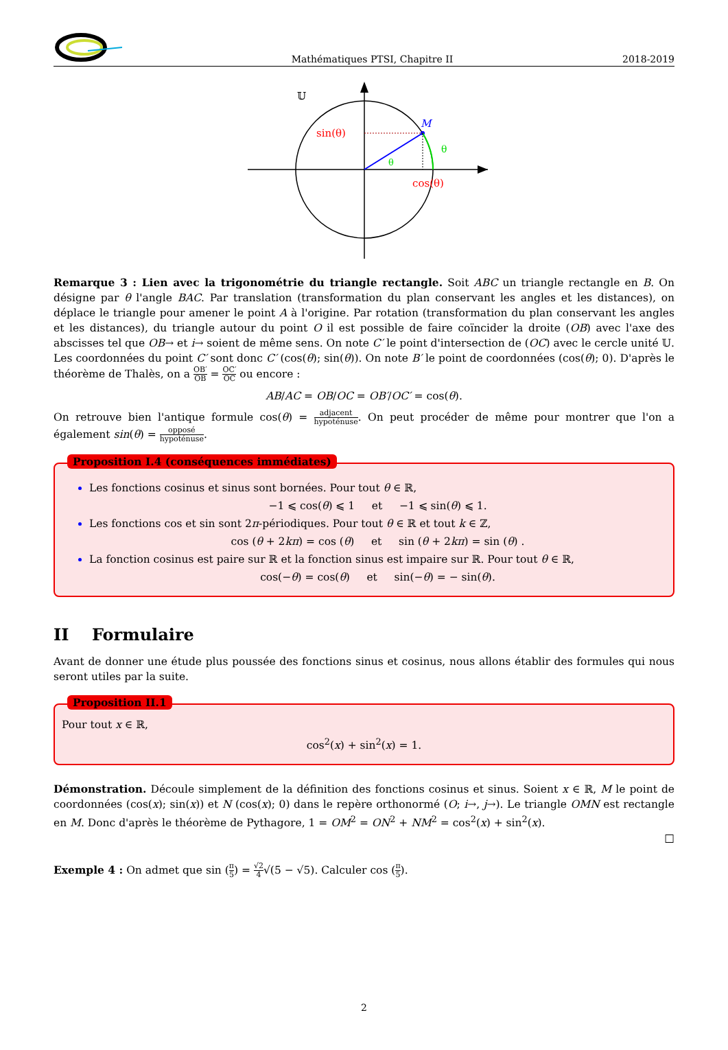Mathématiques PTSI, Chapitre II 2018-2019
𝕌
M
sin(θ)
θ
θ
cos(θ)
Remarque 3 : Lien avec la trigonométrie du triangle rectangle. Soit ABC un triangle rectangle en B. On désigne par θ l'angle BAC. Par translation (transformation du plan conservant les angles et les distances), on déplace le triangle pour amener le point A à l'origine. Par rotation (transformation du plan conservant les angles et les distances), du triangle autour du point O il est possible de faire coïncider la droite (OB) avec l'axe des abscisses tel que OB→ et i→ soient de même sens. On note C′ le point d'intersection de (OC) avec le cercle unité 𝕌. Les coordonnées du point C′ sont donc C′ (cos(θ); sin(θ)). On note B′ le point de coordonnées (cos(θ); 0). D'après le théorème de Thalès, on a OB′ OB = OC′ OC ou encore :
AB/AC = OB/OC = OB′/OC′ = cos(θ).
On retrouve bien l'antique formule cos(θ) = adjacent hypoténuse. On peut procéder de même pour montrer que l'on a également sin(θ) = opposé hypoténuse.
Proposition I.4 (conséquences immédiates)
Les fonctions cosinus et sinus sont bornées. Pour tout θ ∈ ℝ,
−1 ⩽ cos(θ) ⩽ 1 et −1 ⩽ sin(θ) ⩽ 1.
Les fonctions cos et sin sont 2π-périodiques. Pour tout θ ∈ ℝ et tout k ∈ ℤ,
cos (θ + 2kπ) = cos (θ) et sin (θ + 2kπ) = sin (θ) .
La fonction cosinus est paire sur ℝ et la fonction sinus est impaire sur ℝ. Pour tout θ ∈ ℝ,
cos(−θ) = cos(θ) et sin(−θ) = − sin(θ).
II Formulaire
Avant de donner une étude plus poussée des fonctions sinus et cosinus, nous allons établir des formules qui nous seront utiles par la suite.
Proposition II.1
Pour tout x ∈ ℝ,
cos<sup>2</sup>(x) + sin<sup>2</sup>(x) = 1.
Démonstration. Découle simplement de la définition des fonctions cosinus et sinus. Soient x ∈ ℝ, M le point de coordonnées (cos(x); sin(x)) et N (cos(x); 0) dans le repère orthonormé (O; i→, j→). Le triangle OMN est rectangle en M. Donc d'après le théorème de Pythagore, 1 = OM<sup>2</sup> = ON<sup>2</sup> + NM<sup>2</sup> = cos<sup>2</sup>(x) + sin<sup>2</sup>(x).
□
Exemple 4 : On admet que sin (π 5) = √2 4√(5 − √5). Calculer cos (π 5).
2